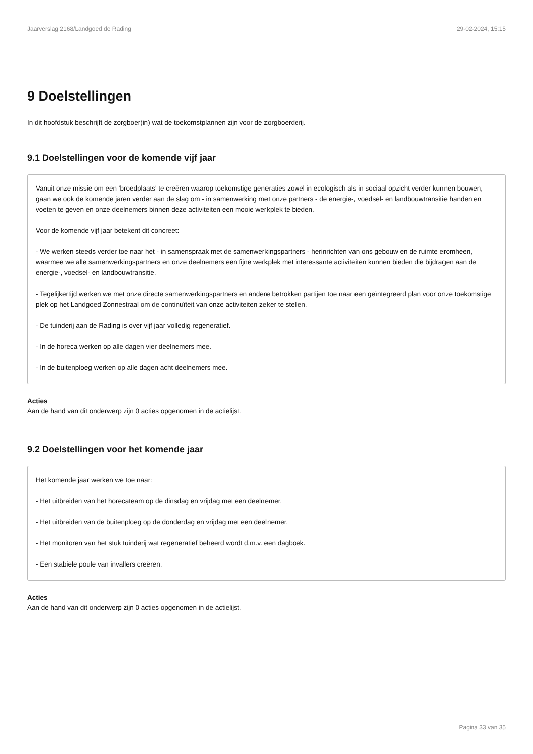Jaarverslag 2168/Landgoed de Rading 29-02-2024, 15:15
9 Doelstellingen
In dit hoofdstuk beschrijft de zorgboer(in) wat de toekomstplannen zijn voor de zorgboerderij.
9.1 Doelstellingen voor de komende vijf jaar
Vanuit onze missie om een 'broedplaats' te creëren waarop toekomstige generaties zowel in ecologisch als in sociaal opzicht verder kunnen bouwen, gaan we ook de komende jaren verder aan de slag om - in samenwerking met onze partners - de energie-, voedsel- en landbouwtransitie handen en voeten te geven en onze deelnemers binnen deze activiteiten een mooie werkplek te bieden.
Voor de komende vijf jaar betekent dit concreet:
- We werken steeds verder toe naar het - in samenspraak met de samenwerkingspartners - herinrichten van ons gebouw en de ruimte eromheen, waarmee we alle samenwerkingspartners en onze deelnemers een fijne werkplek met interessante activiteiten kunnen bieden die bijdragen aan de energie-, voedsel- en landbouwtransitie.
- Tegelijkertijd werken we met onze directe samenwerkingspartners en andere betrokken partijen toe naar een geïntegreerd plan voor onze toekomstige plek op het Landgoed Zonnestraal om de continuïteit van onze activiteiten zeker te stellen.
- De tuinderij aan de Rading is over vijf jaar volledig regeneratief.
- In de horeca werken op alle dagen vier deelnemers mee.
- In de buitenploeg werken op alle dagen acht deelnemers mee.
Acties
Aan de hand van dit onderwerp zijn 0 acties opgenomen in de actielijst.
9.2 Doelstellingen voor het komende jaar
Het komende jaar werken we toe naar:
- Het uitbreiden van het horecateam op de dinsdag en vrijdag met een deelnemer.
- Het uitbreiden van de buitenploeg op de donderdag en vrijdag met een deelnemer.
- Het monitoren van het stuk tuinderij wat regeneratief beheerd wordt d.m.v. een dagboek.
- Een stabiele poule van invallers creëren.
Acties
Aan de hand van dit onderwerp zijn 0 acties opgenomen in de actielijst.
Pagina 33 van 35